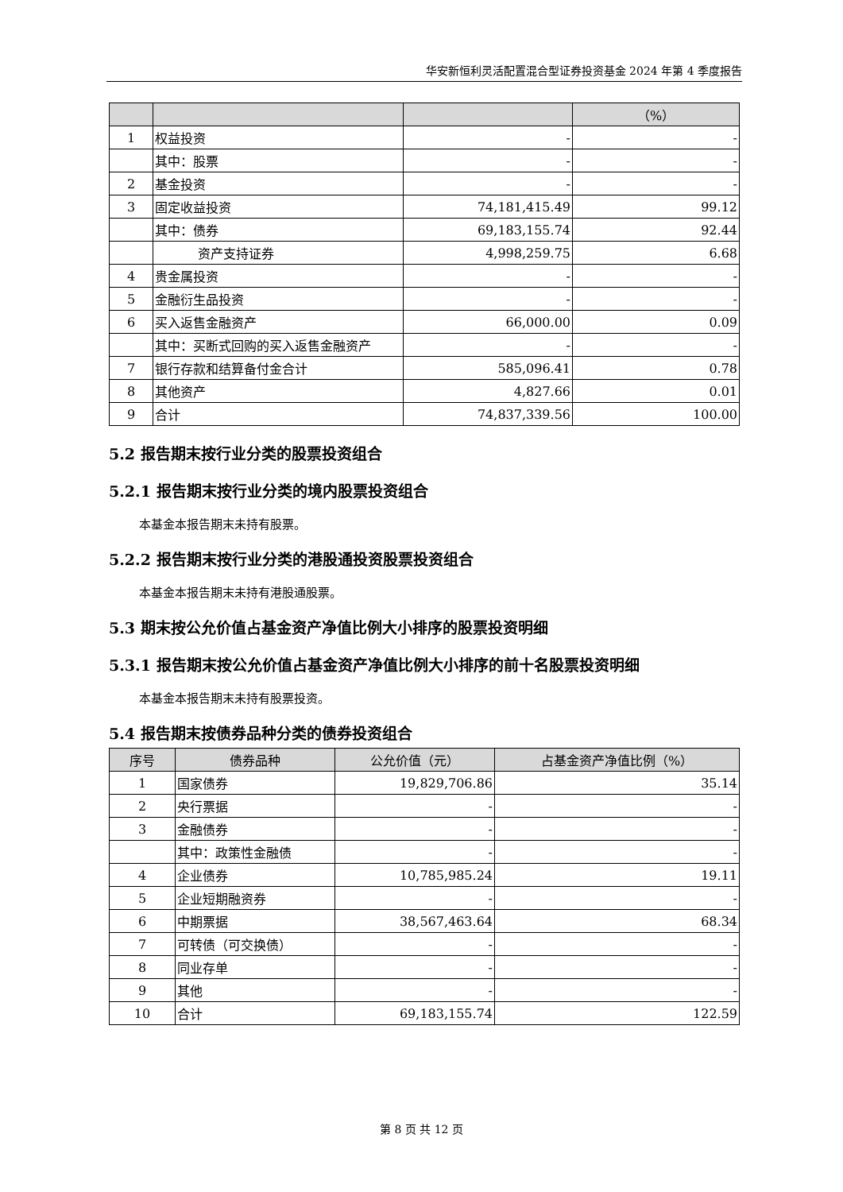华安新恒利灵活配置混合型证券投资基金 2024 年第 4 季度报告
| | | | （%） |
| --- | --- | --- | --- |
| 1 | 权益投资 | - | - |
| | 其中：股票 | - | - |
| 2 | 基金投资 | - | - |
| 3 | 固定收益投资 | 74,181,415.49 | 99.12 |
| | 其中：债券 | 69,183,155.74 | 92.44 |
| | 资产支持证券 | 4,998,259.75 | 6.68 |
| 4 | 贵金属投资 | - | - |
| 5 | 金融衍生品投资 | - | - |
| 6 | 买入返售金融资产 | 66,000.00 | 0.09 |
| | 其中：买断式回购的买入返售金融资产 | - | - |
| 7 | 银行存款和结算备付金合计 | 585,096.41 | 0.78 |
| 8 | 其他资产 | 4,827.66 | 0.01 |
| 9 | 合计 | 74,837,339.56 | 100.00 |
5.2 报告期末按行业分类的股票投资组合
5.2.1 报告期末按行业分类的境内股票投资组合
本基金本报告期末未持有股票。
5.2.2 报告期末按行业分类的港股通投资股票投资组合
本基金本报告期末未持有港股通股票。
5.3 期末按公允价值占基金资产净值比例大小排序的股票投资明细
5.3.1 报告期末按公允价值占基金资产净值比例大小排序的前十名股票投资明细
本基金本报告期末未持有股票投资。
5.4 报告期末按债券品种分类的债券投资组合
| 序号 | 债券品种 | 公允价值（元） | 占基金资产净值比例（%） |
| --- | --- | --- | --- |
| 1 | 国家债券 | 19,829,706.86 | 35.14 |
| 2 | 央行票据 | - | - |
| 3 | 金融债券 | - | - |
| | 其中：政策性金融债 | - | - |
| 4 | 企业债券 | 10,785,985.24 | 19.11 |
| 5 | 企业短期融资券 | - | - |
| 6 | 中期票据 | 38,567,463.64 | 68.34 |
| 7 | 可转债（可交换债） | - | - |
| 8 | 同业存单 | - | - |
| 9 | 其他 | - | - |
| 10 | 合计 | 69,183,155.74 | 122.59 |
第 8 页 共 12 页